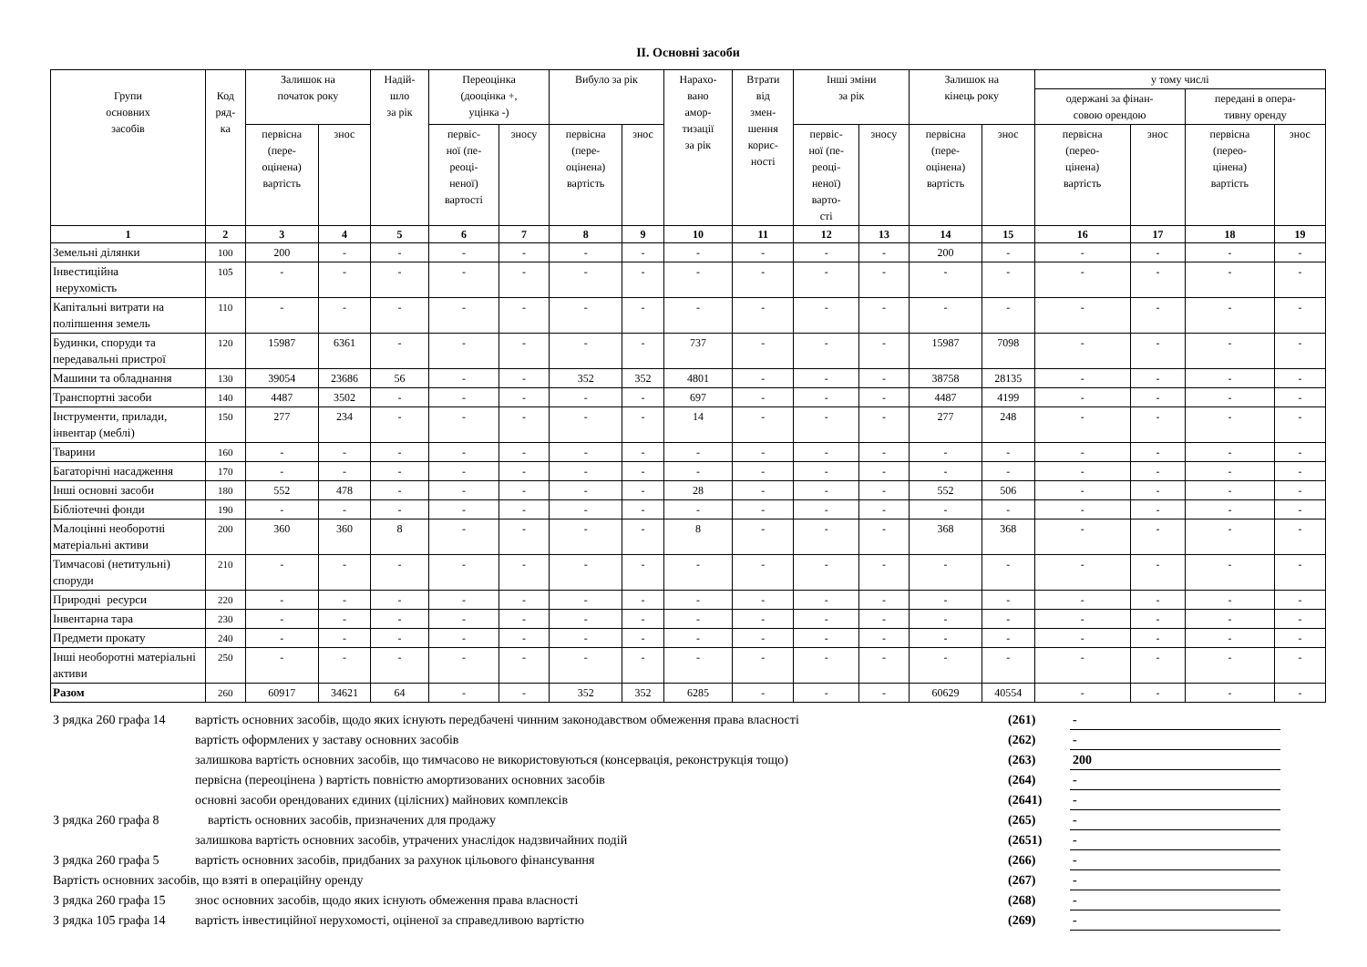II. Основні засоби
| Групи основних засобів | Код ряд- ка | Залишок на початок року | | Надій- шло за рік | Переоцінка (дооцінка +, уцінка -) | | Вибуло за рік | | Нарахо- вано амор- тизації за рік | Втрати від змен- шення корис- ності | Інші зміни за рік | | Залишок на кінець року | | у тому числі | | | |
| --- | --- | --- | --- | --- | --- | --- | --- | --- | --- | --- | --- | --- | --- | --- | --- | --- | --- | --- |
| | | | | | | | | | | | | | | | одержані за фінан- совою орендою | | передані в опера- тивну оренду | |
| | | первісна (пере- оцінена) вартість | знос | | первіс- ної (пе- реоці- неної) вартості | зносу | первісна (пере- оцінена) вартість | знос | | | первіс- ної (пе- реоці- неної) варто- сті | зносу | первісна (пере- оцінена) вартість | знос | первісна (перео- цінена) вартість | знос | первісна (перео- цінена) вартість | знос |
| 1 | 2 | 3 | 4 | 5 | 6 | 7 | 8 | 9 | 10 | 11 | 12 | 13 | 14 | 15 | 16 | 17 | 18 | 19 |
| Земельні ділянки | 100 | 200 | - | - | - | - | - | - | - | - | - | - | 200 | - | - | - | - | - |
| Інвестиційна нерухомість | 105 | - | - | - | - | - | - | - | - | - | - | - | - | - | - | - | - | - |
| Капітальні витрати на поліпшення земель | 110 | - | - | - | - | - | - | - | - | - | - | - | - | - | - | - | - | - |
| Будинки, споруди та передавальні пристрої | 120 | 15987 | 6361 | - | - | - | - | - | 737 | - | - | - | 15987 | 7098 | - | - | - | - |
| Машини та обладнання | 130 | 39054 | 23686 | 56 | - | - | 352 | 352 | 4801 | - | - | - | 38758 | 28135 | - | - | - | - |
| Транспортні засоби | 140 | 4487 | 3502 | - | - | - | - | - | 697 | - | - | - | 4487 | 4199 | - | - | - | - |
| Інструменти, прилади, інвентар (меблі) | 150 | 277 | 234 | - | - | - | - | - | 14 | - | - | - | 277 | 248 | - | - | - | - |
| Тварини | 160 | - | - | - | - | - | - | - | - | - | - | - | - | - | - | - | - | - |
| Багаторічні насадження | 170 | - | - | - | - | - | - | - | - | - | - | - | - | - | - | - | - | - |
| Інші основні засоби | 180 | 552 | 478 | - | - | - | - | - | 28 | - | - | - | 552 | 506 | - | - | - | - |
| Бібліотечні фонди | 190 | - | - | - | - | - | - | - | - | - | - | - | - | - | - | - | - | - |
| Малоцінні необоротні матеріальні активи | 200 | 360 | 360 | 8 | - | - | - | - | 8 | - | - | - | 368 | 368 | - | - | - | - |
| Тимчасові (нетитульні) споруди | 210 | - | - | - | - | - | - | - | - | - | - | - | - | - | - | - | - | - |
| Природні ресурси | 220 | - | - | - | - | - | - | - | - | - | - | - | - | - | - | - | - | - |
| Інвентарна тара | 230 | - | - | - | - | - | - | - | - | - | - | - | - | - | - | - | - | - |
| Предмети прокату | 240 | - | - | - | - | - | - | - | - | - | - | - | - | - | - | - | - | - |
| Інші необоротні матеріальні активи | 250 | - | - | - | - | - | - | - | - | - | - | - | - | - | - | - | - | - |
| Разом | 260 | 60917 | 34621 | 64 | - | - | 352 | 352 | 6285 | - | - | - | 60629 | 40554 | - | - | - | - |
| З рядка 260 графа 14 | вартість основних засобів, щодо яких існують передбачені чинним законодавством обмеження права власності | (261) | - |
| | вартість оформлених у заставу основних засобів | (262) | - |
| | залишкова вартість основних засобів, що тимчасово не використовуються (консервація, реконструкція тощо) | (263) | 200 |
| | первісна (переоцінена ) вартість повністю амортизованих основних засобів | (264) | - |
| | основні засоби орендованих єдиних (цілісних) майнових комплексів | (2641) | - |
| З рядка 260 графа 8 | вартість основних засобів, призначених для продажу | (265) | - |
| | залишкова вартість основних засобів, утрачених унаслідок надзвичайних подій | (2651) | - |
| З рядка 260 графа 5 | вартість основних засобів, придбаних за рахунок цільового фінансування | (266) | - |
| Вартість основних засобів, що взяті в операційну оренду | | (267) | - |
| З рядка 260 графа 15 | знос основних засобів, щодо яких існують обмеження права власності | (268) | - |
| З рядка 105 графа 14 | вартість інвестиційної нерухомості, оціненої за справедливою вартістю | (269) | - |